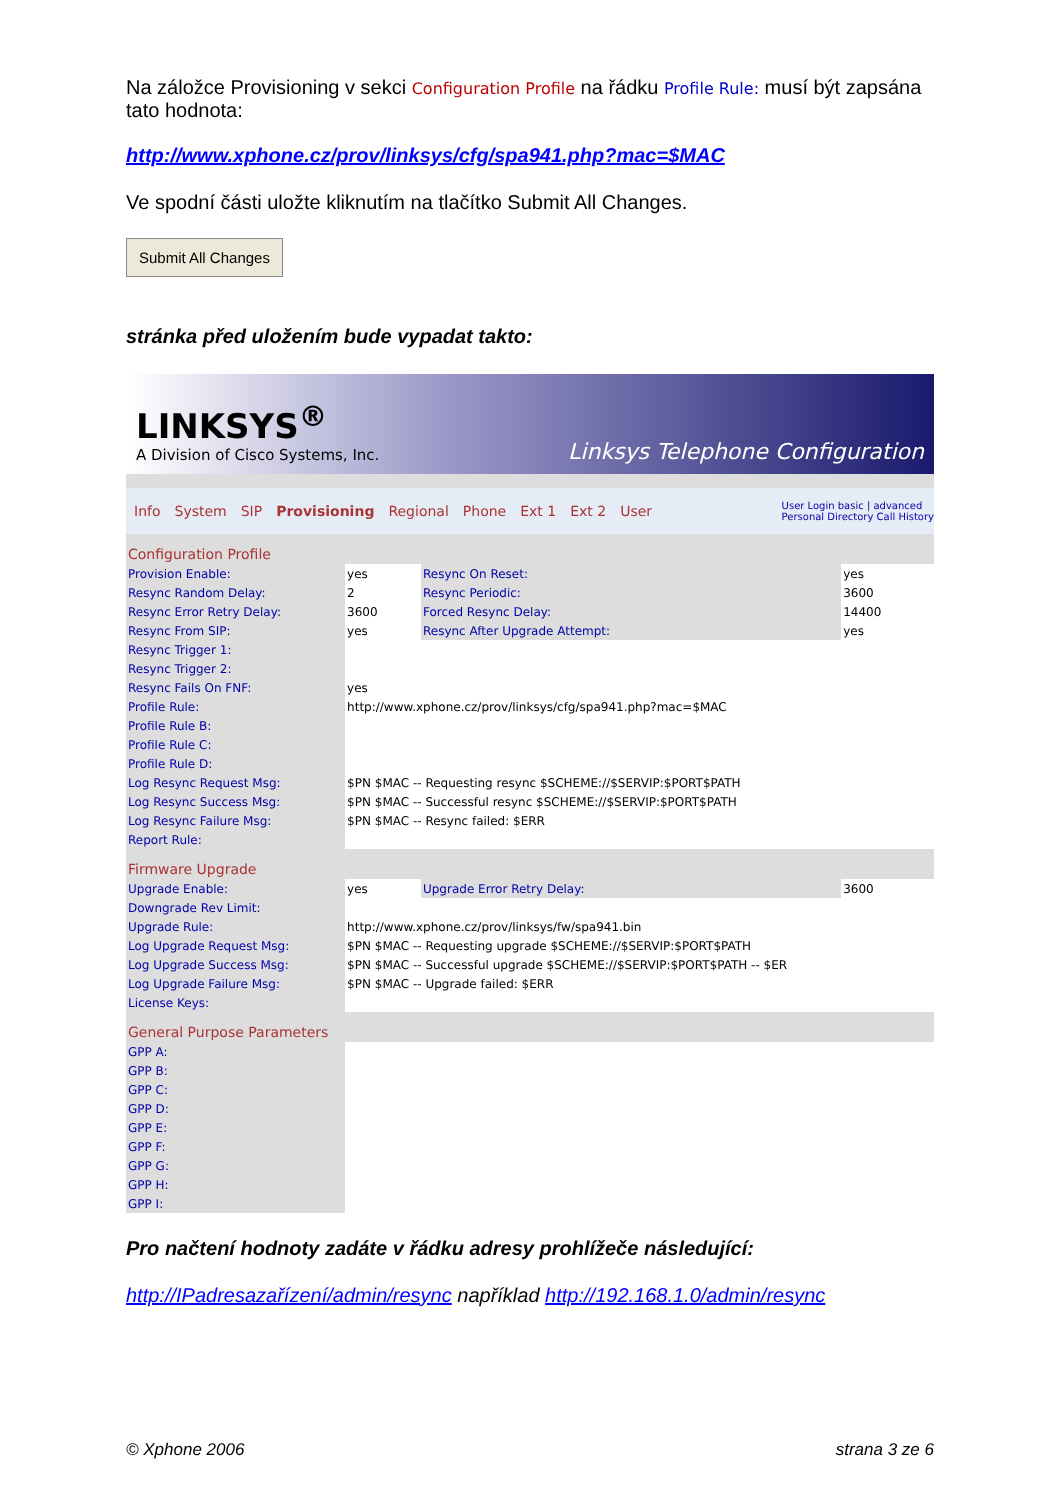Na záložce Provisioning v sekci Configuration Profile na řádku Profile Rule: musí být zapsána tato hodnota:
http://www.xphone.cz/prov/linksys/cfg/spa941.php?mac=$MAC
Ve spodní části uložte kliknutím na tlačítko Submit All Changes.
Submit All Changes
stránka před uložením bude vypadat takto:
LINKSYS<sup>®</sup>
A Division of Cisco Systems, Inc.
Linksys Telephone Configuration
Info System SIP Provisioning Regional Phone Ext 1 Ext 2 User User Login basic | advanced
Personal Directory Call History
| Configuration Profile | | | |
| Provision Enable: | yes | Resync On Reset: | yes |
| Resync Random Delay: | 2 | Resync Periodic: | 3600 |
| Resync Error Retry Delay: | 3600 | Forced Resync Delay: | 14400 |
| Resync From SIP: | yes | Resync After Upgrade Attempt: | yes |
| Resync Trigger 1: | | | |
| Resync Trigger 2: | | | |
| Resync Fails On FNF: | yes | | |
| Profile Rule: | http://www.xphone.cz/prov/linksys/cfg/spa941.php?mac=$MAC | | |
| Profile Rule B: | | | |
| Profile Rule C: | | | |
| Profile Rule D: | | | |
| Log Resync Request Msg: | $PN $MAC -- Requesting resync $SCHEME://$SERVIP:$PORT$PATH | | |
| Log Resync Success Msg: | $PN $MAC -- Successful resync $SCHEME://$SERVIP:$PORT$PATH | | |
| Log Resync Failure Msg: | $PN $MAC -- Resync failed: $ERR | | |
| Report Rule: | | | |
| Firmware Upgrade | | | |
| Upgrade Enable: | yes | Upgrade Error Retry Delay: | 3600 |
| Downgrade Rev Limit: | | | |
| Upgrade Rule: | http://www.xphone.cz/prov/linksys/fw/spa941.bin | | |
| Log Upgrade Request Msg: | $PN $MAC -- Requesting upgrade $SCHEME://$SERVIP:$PORT$PATH | | |
| Log Upgrade Success Msg: | $PN $MAC -- Successful upgrade $SCHEME://$SERVIP:$PORT$PATH -- $ER | | |
| Log Upgrade Failure Msg: | $PN $MAC -- Upgrade failed: $ERR | | |
| License Keys: | | | |
| General Purpose Parameters | | | |
| GPP A: | | | |
| GPP B: | | | |
| GPP C: | | | |
| GPP D: | | | |
| GPP E: | | | |
| GPP F: | | | |
| GPP G: | | | |
| GPP H: | | | |
| GPP I: | | | |
Pro načtení hodnoty zadáte v řádku adresy prohlížeče následující:
http://IPadresazařízení/admin/resync například http://192.168.1.0/admin/resync
© Xphone 2006 strana 3 ze 6